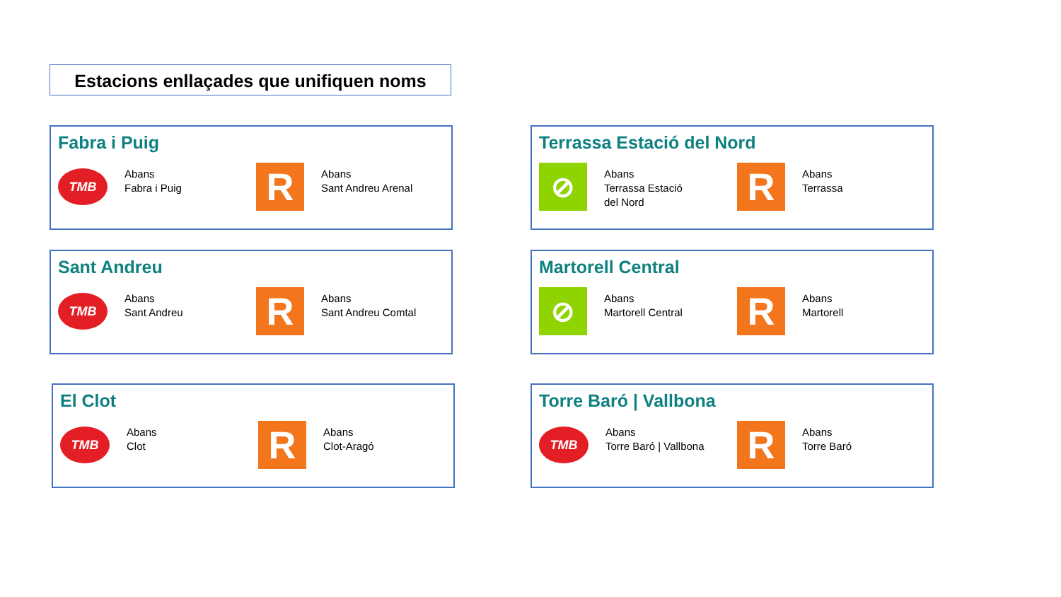Estacions enllaçades que unifiquen noms
Fabra i Puig
TMB
Abans
Fabra i Puig
R
Abans
Sant Andreu Arenal
Terrassa Estació del Nord
⊘
Abans
Terrassa Estació
del Nord
R
Abans
Terrassa
Sant Andreu
TMB
Abans
Sant Andreu
R
Abans
Sant Andreu Comtal
Martorell Central
⊘
Abans
Martorell Central
R
Abans
Martorell
El Clot
TMB
Abans
Clot
R
Abans
Clot-Aragó
Torre Baró | Vallbona
TMB
Abans
Torre Baró | Vallbona
R
Abans
Torre Baró